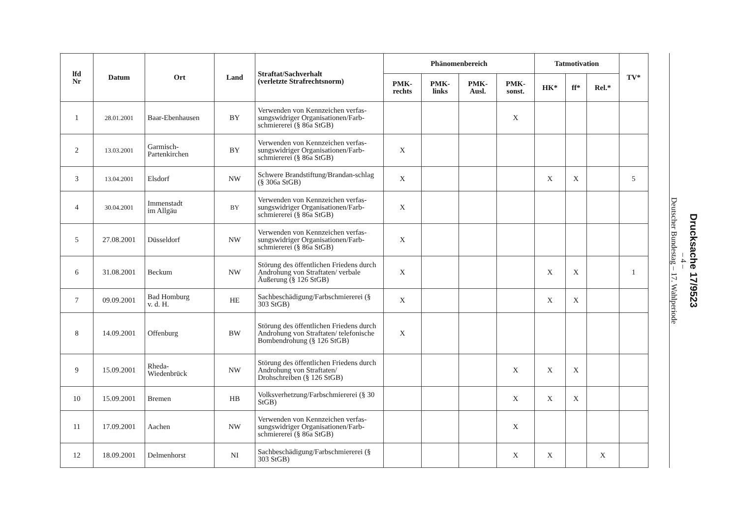| lfd Nr | Datum | Ort | Land | Straftat/Sachverhalt (verletzte Strafrechtsnorm) | Phänomenbereich | | | | Tatmotivation | | | TV* |
| --- | --- | --- | --- | --- | --- | --- | --- | --- | --- | --- | --- | --- |
| | | | | | PMK- rechts | PMK- links | PMK- Ausl. | PMK- sonst. | HK* | ff* | Rel.* | |
| 1 | 28.01.2001 | Baar-Ebenhausen | BY | Verwenden von Kennzeichen verfas-sungswidriger Organisationen/Farb-schmiererei (§ 86a StGB) | | | | X | | | | |
| 2 | 13.03.2001 | Garmisch- Partenkirchen | BY | Verwenden von Kennzeichen verfas-sungswidriger Organisationen/Farb-schmiererei (§ 86a StGB) | X | | | | | | | |
| 3 | 13.04.2001 | Elsdorf | NW | Schwere Brandstiftung/Brandan-schlag (§ 306a StGB) | X | | | | X | X | | 5 |
| 4 | 30.04.2001 | Immenstadt im Allgäu | BY | Verwenden von Kennzeichen verfas-sungswidriger Organisationen/Farb-schmiererei (§ 86a StGB) | X | | | | | | | |
| 5 | 27.08.2001 | Düsseldorf | NW | Verwenden von Kennzeichen verfas-sungswidriger Organisationen/Farb-schmiererei (§ 86a StGB) | X | | | | | | | |
| 6 | 31.08.2001 | Beckum | NW | Störung des öffentlichen Friedens durch Androhung von Straftaten/ verbale Äußerung (§ 126 StGB) | X | | | | X | X | | 1 |
| 7 | 09.09.2001 | Bad Homburg v. d. H. | HE | Sachbeschädigung/Farbschmiererei (§ 303 StGB) | X | | | | X | X | | |
| 8 | 14.09.2001 | Offenburg | BW | Störung des öffentlichen Friedens durch Androhung von Straftaten/ telefonische Bombendrohung (§ 126 StGB) | X | | | | | | | |
| 9 | 15.09.2001 | Rheda- Wiedenbrück | NW | Störung des öffentlichen Friedens durch Androhung von Straftaten/ Drohschreiben (§ 126 StGB) | | | | X | X | X | | |
| 10 | 15.09.2001 | Bremen | HB | Volksverhetzung/Farbschmiererei (§ 30 StGB) | | | | X | X | X | | |
| 11 | 17.09.2001 | Aachen | NW | Verwenden von Kennzeichen verfas-sungswidriger Organisationen/Farb-schmiererei (§ 86a StGB) | | | | X | | | | |
| 12 | 18.09.2001 | Delmenhorst | NI | Sachbeschädigung/Farbschmiererei (§ 303 StGB) | | | | X | X | | X | |
Drucksache 17/9523
– 4 –
Deutscher Bundestag – 17. Wahlperiode